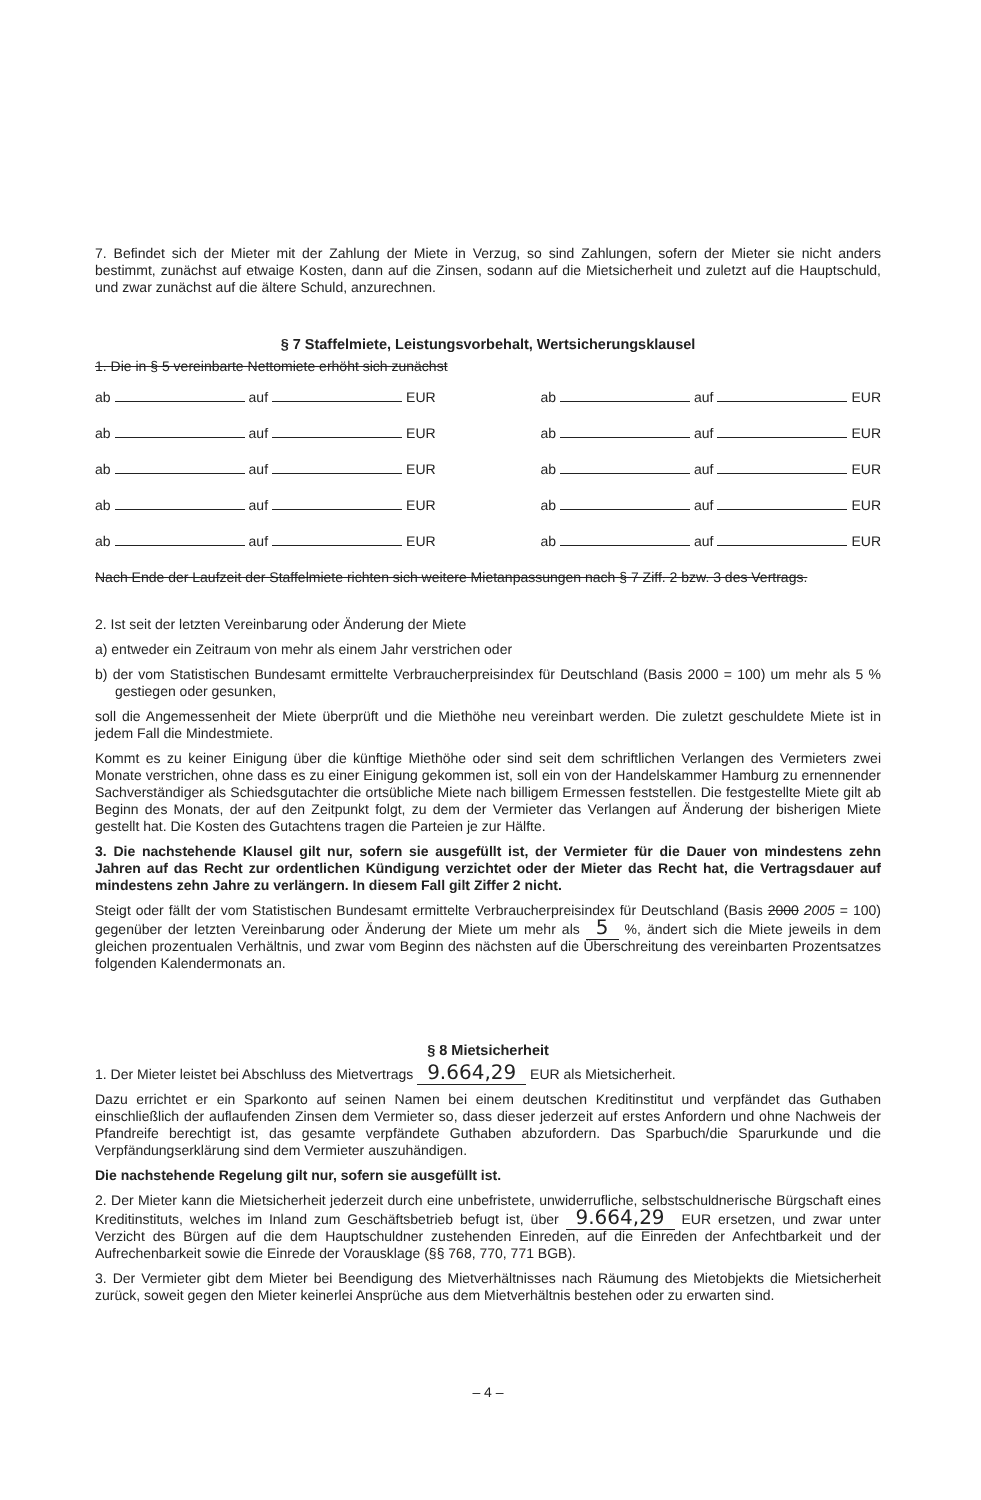7. Befindet sich der Mieter mit der Zahlung der Miete in Verzug, so sind Zahlungen, sofern der Mieter sie nicht anders bestimmt, zunächst auf etwaige Kosten, dann auf die Zinsen, sodann auf die Mietsicherheit und zuletzt auf die Hauptschuld, und zwar zunächst auf die ältere Schuld, anzurechnen.
§ 7 Staffelmiete, Leistungsvorbehalt, Wertsicherungsklausel
1. Die in § 5 vereinbarte Nettomiete erhöht sich zunächst
ab auf EUR ab auf EUR
ab auf EUR ab auf EUR
ab auf EUR ab auf EUR
ab auf EUR ab auf EUR
ab auf EUR ab auf EUR
Nach Ende der Laufzeit der Staffelmiete richten sich weitere Mietanpassungen nach § 7 Ziff. 2 bzw. 3 des Vertrags.
2. Ist seit der letzten Vereinbarung oder Änderung der Miete
a) entweder ein Zeitraum von mehr als einem Jahr verstrichen oder
b) der vom Statistischen Bundesamt ermittelte Verbraucherpreisindex für Deutschland (Basis 2000 = 100) um mehr als 5 % gestiegen oder gesunken,
soll die Angemessenheit der Miete überprüft und die Miethöhe neu vereinbart werden. Die zuletzt geschuldete Miete ist in jedem Fall die Mindestmiete.
Kommt es zu keiner Einigung über die künftige Miethöhe oder sind seit dem schriftlichen Verlangen des Vermieters zwei Monate verstrichen, ohne dass es zu einer Einigung gekommen ist, soll ein von der Handelskammer Hamburg zu ernennender Sachverständiger als Schiedsgutachter die ortsübliche Miete nach billigem Ermessen feststellen. Die festgestellte Miete gilt ab Beginn des Monats, der auf den Zeitpunkt folgt, zu dem der Vermieter das Verlangen auf Änderung der bisherigen Miete gestellt hat. Die Kosten des Gutachtens tragen die Parteien je zur Hälfte.
3. Die nachstehende Klausel gilt nur, sofern sie ausgefüllt ist, der Vermieter für die Dauer von mindestens zehn Jahren auf das Recht zur ordentlichen Kündigung verzichtet oder der Mieter das Recht hat, die Vertragsdauer auf mindestens zehn Jahre zu verlängern. In diesem Fall gilt Ziffer 2 nicht.
Steigt oder fällt der vom Statistischen Bundesamt ermittelte Verbraucherpreisindex für Deutschland (Basis 2000 2005 = 100) gegenüber der letzten Vereinbarung oder Änderung der Miete um mehr als 5 %, ändert sich die Miete jeweils in dem gleichen prozentualen Verhältnis, und zwar vom Beginn des nächsten auf die Überschreitung des vereinbarten Prozentsatzes folgenden Kalendermonats an.
§ 8 Mietsicherheit
1. Der Mieter leistet bei Abschluss des Mietvertrags 9.664,29 EUR als Mietsicherheit.
Dazu errichtet er ein Sparkonto auf seinen Namen bei einem deutschen Kreditinstitut und verpfändet das Guthaben einschließlich der auflaufenden Zinsen dem Vermieter so, dass dieser jederzeit auf erstes Anfordern und ohne Nachweis der Pfandreife berechtigt ist, das gesamte verpfändete Guthaben abzufordern. Das Sparbuch/die Sparurkunde und die Verpfändungserklärung sind dem Vermieter auszuhändigen.
Die nachstehende Regelung gilt nur, sofern sie ausgefüllt ist.
2. Der Mieter kann die Mietsicherheit jederzeit durch eine unbefristete, unwiderrufliche, selbstschuldnerische Bürgschaft eines Kreditinstituts, welches im Inland zum Geschäftsbetrieb befugt ist, über 9.664,29 EUR ersetzen, und zwar unter Verzicht des Bürgen auf die dem Hauptschuldner zustehenden Einreden, auf die Einreden der Anfechtbarkeit und der Aufrechenbarkeit sowie die Einrede der Vorausklage (§§ 768, 770, 771 BGB).
3. Der Vermieter gibt dem Mieter bei Beendigung des Mietverhältnisses nach Räumung des Mietobjekts die Mietsicherheit zurück, soweit gegen den Mieter keinerlei Ansprüche aus dem Mietverhältnis bestehen oder zu erwarten sind.
– 4 –